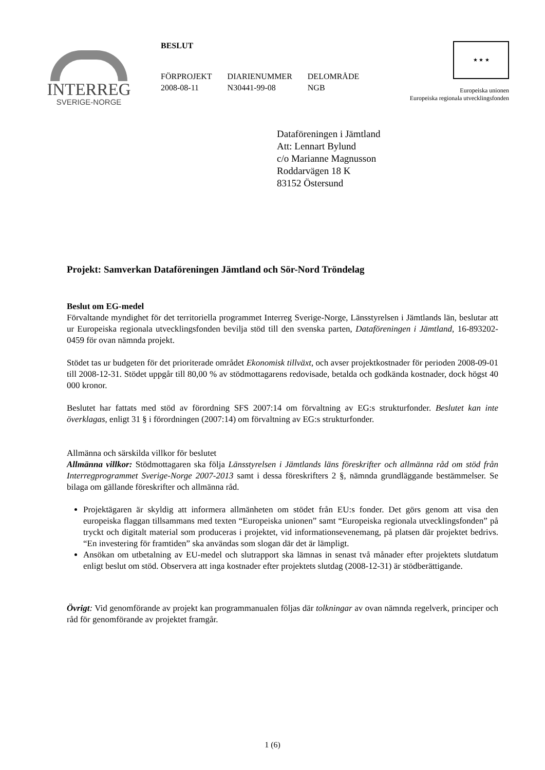INTERREG
SVERIGE-NORGE
BESLUT
FÖRPROJEKT
2008-08-11
DIARIENUMMER
N30441-99-08
DELOMRÅDE
NGB
★ ★ ★
Europeiska unionen
Europeiska regionala utvecklingsfonden
Dataföreningen i Jämtland
Att: Lennart Bylund
c/o Marianne Magnusson
Roddarvägen 18 K
83152 Östersund
Projekt: Samverkan Dataföreningen Jämtland och Sör-Nord Tröndelag
Beslut om EG-medel
Förvaltande myndighet för det territoriella programmet Interreg Sverige-Norge, Länsstyrelsen i Jämtlands län, beslutar att ur Europeiska regionala utvecklingsfonden bevilja stöd till den svenska parten, Dataföreningen i Jämtland, 16-893202-0459 för ovan nämnda projekt.
Stödet tas ur budgeten för det prioriterade området Ekonomisk tillväxt, och avser projektkostnader för perioden 2008-09-01 till 2008-12-31. Stödet uppgår till 80,00 % av stödmottagarens redovisade, betalda och godkända kostnader, dock högst 40 000 kronor.
Beslutet har fattats med stöd av förordning SFS 2007:14 om förvaltning av EG:s strukturfonder. Beslutet kan inte överklagas, enligt 31 § i förordningen (2007:14) om förvaltning av EG:s strukturfonder.
Allmänna och särskilda villkor för beslutet
Allmänna villkor: Stödmottagaren ska följa Länsstyrelsen i Jämtlands läns föreskrifter och allmänna råd om stöd från Interregprogrammet Sverige-Norge 2007-2013 samt i dessa föreskrifters 2 §, nämnda grundläggande bestämmelser. Se bilaga om gällande föreskrifter och allmänna råd.
Projektägaren är skyldig att informera allmänheten om stödet från EU:s fonder. Det görs genom att visa den europeiska flaggan tillsammans med texten “Europeiska unionen” samt “Europeiska regionala utvecklingsfonden” på tryckt och digitalt material som produceras i projektet, vid informationsevenemang, på platsen där projektet bedrivs. “En investering för framtiden” ska användas som slogan där det är lämpligt.
Ansökan om utbetalning av EU-medel och slutrapport ska lämnas in senast två månader efter projektets slutdatum enligt beslut om stöd. Observera att inga kostnader efter projektets slutdag (2008-12-31) är stödberättigande.
Övrigt: Vid genomförande av projekt kan programmanualen följas där tolkningar av ovan nämnda regelverk, principer och råd för genomförande av projektet framgår.
1 (6)